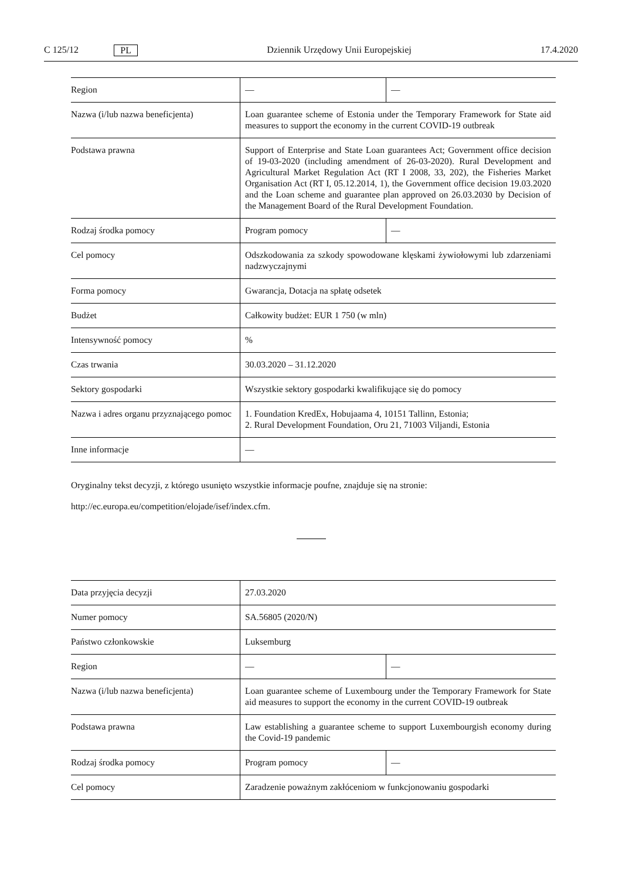C 125/12 PL Dziennik Urzędowy Unii Europejskiej 17.4.2020
| Region | — | — |
| Nazwa (i/lub nazwa beneficjenta) | Loan guarantee scheme of Estonia under the Temporary Framework for State aid measures to support the economy in the current COVID-19 outbreak | |
| Podstawa prawna | Support of Enterprise and State Loan guarantees Act; Government office decision of 19-03-2020 (including amendment of 26-03-2020). Rural Development and Agricultural Market Regulation Act (RT I 2008, 33, 202), the Fisheries Market Organisation Act (RT I, 05.12.2014, 1), the Government office decision 19.03.2020 and the Loan scheme and guarantee plan approved on 26.03.2030 by Decision of the Management Board of the Rural Development Foundation. | |
| Rodzaj środka pomocy | Program pomocy | — |
| Cel pomocy | Odszkodowania za szkody spowodowane klęskami żywiołowymi lub zdarzeniami nadzwyczajnymi | |
| Forma pomocy | Gwarancja, Dotacja na spłatę odsetek | |
| Budżet | Całkowity budżet: EUR 1 750 (w mln) | |
| Intensywność pomocy | % | |
| Czas trwania | 30.03.2020 – 31.12.2020 | |
| Sektory gospodarki | Wszystkie sektory gospodarki kwalifikujące się do pomocy | |
| Nazwa i adres organu przyznającego pomoc | 1. Foundation KredEx, Hobujaama 4, 10151 Tallinn, Estonia; 2. Rural Development Foundation, Oru 21, 71003 Viljandi, Estonia | |
| Inne informacje | — | |
Oryginalny tekst decyzji, z którego usunięto wszystkie informacje poufne, znajduje się na stronie:
http://ec.europa.eu/competition/elojade/isef/index.cfm.
| Data przyjęcia decyzji | 27.03.2020 | |
| Numer pomocy | SA.56805 (2020/N) | |
| Państwo członkowskie | Luksemburg | |
| Region | — | — |
| Nazwa (i/lub nazwa beneficjenta) | Loan guarantee scheme of Luxembourg under the Temporary Framework for State aid measures to support the economy in the current COVID-19 outbreak | |
| Podstawa prawna | Law establishing a guarantee scheme to support Luxembourgish economy during the Covid-19 pandemic | |
| Rodzaj środka pomocy | Program pomocy | — |
| Cel pomocy | Zaradzenie poważnym zakłóceniom w funkcjonowaniu gospodarki | |